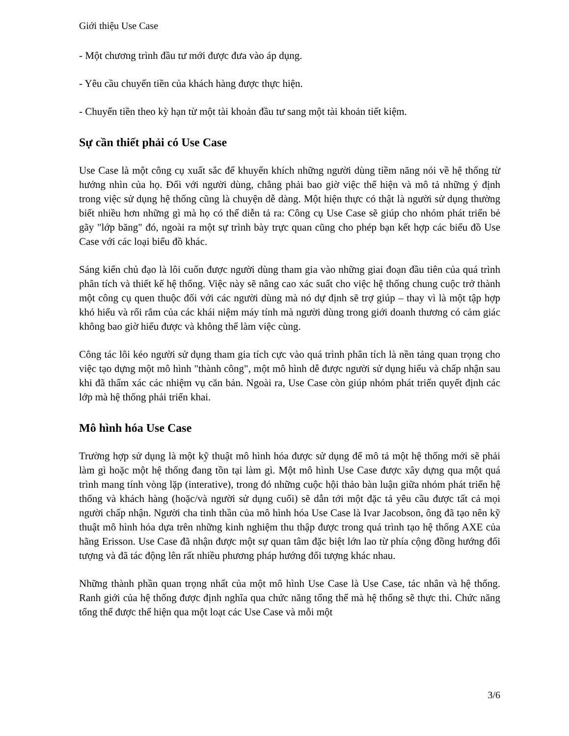Giới thiệu Use Case
- Một chương trình đầu tư mới được đưa vào áp dụng.
- Yêu cầu chuyển tiền của khách hàng được thực hiện.
- Chuyển tiền theo kỳ hạn từ một tài khoản đầu tư sang một tài khoản tiết kiệm.
Sự cần thiết phải có Use Case
Use Case là một công cụ xuất sắc để khuyến khích những người dùng tiềm năng nói về hệ thống từ hướng nhìn của họ. Đối với người dùng, chẳng phải bao giờ việc thể hiện và mô tả những ý định trong việc sử dụng hệ thống cũng là chuyện dễ dàng. Một hiện thực có thật là người sử dụng thường biết nhiều hơn những gì mà họ có thể diễn tả ra: Công cụ Use Case sẽ giúp cho nhóm phát triển bẻ gãy "lớp băng" đó, ngoài ra một sự trình bày trực quan cũng cho phép bạn kết hợp các biểu đồ Use Case với các loại biểu đồ khác.
Sáng kiến chủ đạo là lôi cuốn được người dùng tham gia vào những giai đoạn đầu tiên của quá trình phân tích và thiết kế hệ thống. Việc này sẽ nâng cao xác suất cho việc hệ thống chung cuộc trở thành một công cụ quen thuộc đối với các người dùng mà nó dự định sẽ trợ giúp – thay vì là một tập hợp khó hiểu và rối rắm của các khái niệm máy tính mà người dùng trong giới doanh thương có cảm giác không bao giờ hiểu được và không thể làm việc cùng.
Công tác lôi kéo người sử dụng tham gia tích cực vào quá trình phân tích là nền tảng quan trọng cho việc tạo dựng một mô hình "thành công", một mô hình dễ được người sử dụng hiểu và chấp nhận sau khi đã thẩm xác các nhiệm vụ căn bản. Ngoài ra, Use Case còn giúp nhóm phát triển quyết định các lớp mà hệ thống phải triển khai.
Mô hình hóa Use Case
Trường hợp sử dụng là một kỹ thuật mô hình hóa được sử dụng để mô tả một hệ thống mới sẽ phải làm gì hoặc một hệ thống đang tồn tại làm gì. Một mô hình Use Case được xây dựng qua một quá trình mang tính vòng lặp (interative), trong đó những cuộc hội thảo bàn luận giữa nhóm phát triển hệ thống và khách hàng (hoặc/và người sử dụng cuối) sẽ dẫn tới một đặc tả yêu cầu được tất cả mọi người chấp nhận. Người cha tinh thần của mô hình hóa Use Case là Ivar Jacobson, ông đã tạo nên kỹ thuật mô hình hóa dựa trên những kinh nghiệm thu thập được trong quá trình tạo hệ thống AXE của hãng Erisson. Use Case đã nhận được một sự quan tâm đặc biệt lớn lao từ phía cộng đồng hướng đối tượng và đã tác động lên rất nhiều phương pháp hướng đối tượng khác nhau.
Những thành phần quan trọng nhất của một mô hình Use Case là Use Case, tác nhân và hệ thống. Ranh giới của hệ thống được định nghĩa qua chức năng tổng thể mà hệ thống sẽ thực thi. Chức năng tổng thể được thể hiện qua một loạt các Use Case và mỗi một
3/6